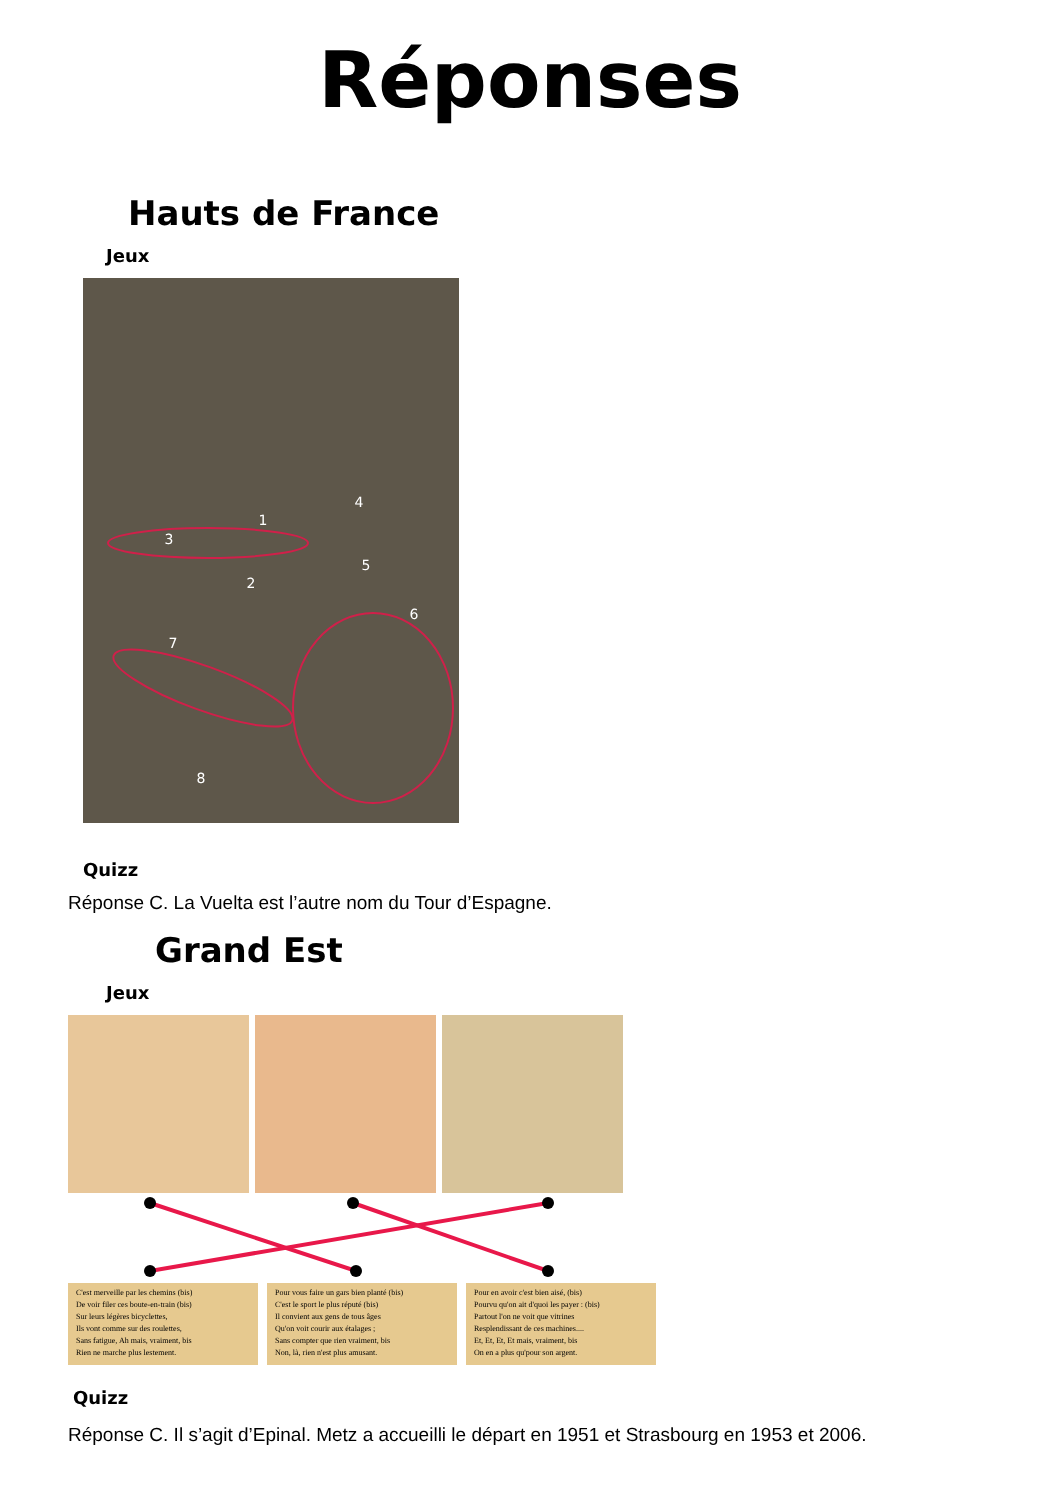Réponses
Hauts de France
Jeux
1
2
3
4
5
6
7
8
Quizz
Réponse C. La Vuelta est l’autre nom du Tour d’Espagne.
Grand Est
Jeux
C'est merveille par les chemins (bis)
De voir filer ces boute-en-train (bis)
Sur leurs légères bicyclettes,
Ils vont comme sur des roulettes,
Sans fatigue, Ah mais, vraiment, bis
Rien ne marche plus lestement.
Pour vous faire un gars bien planté (bis)
C'est le sport le plus réputé (bis)
Il convient aux gens de tous âges
Qu'on voit courir aux étalages ;
Sans compter que rien vraiment, bis
Non, là, rien n'est plus amusant.
Pour en avoir c'est bien aisé, (bis)
Pourvu qu'on ait d'quoi les payer : (bis)
Partout l'on ne voit que vitrines
Resplendissant de ces machines....
Et, Et, Et, Et mais, vraiment, bis
On en a plus qu'pour son argent.
Quizz
Réponse C. Il s’agit d’Epinal. Metz a accueilli le départ en 1951 et Strasbourg en 1953 et 2006.